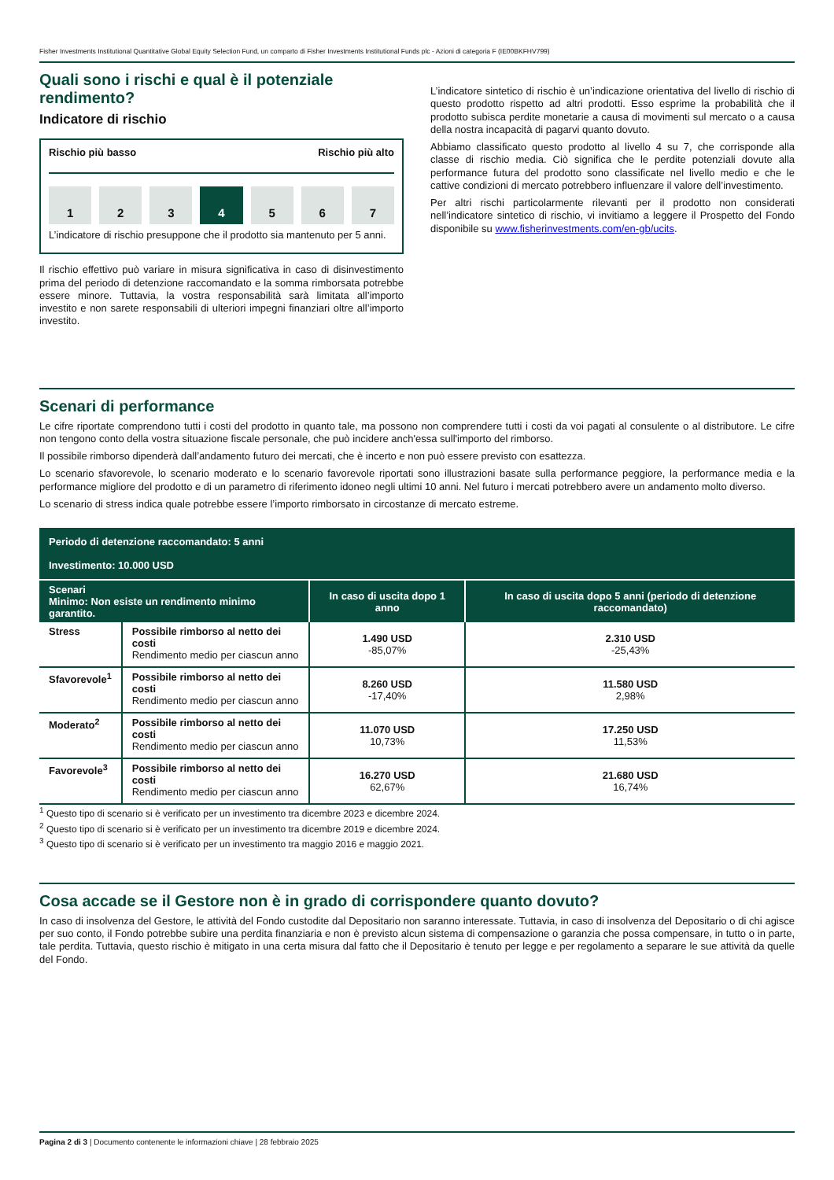Fisher Investments Institutional Quantitative Global Equity Selection Fund, un comparto di Fisher Investments Institutional Funds plc - Azioni di categoria F (IE00BKFHV799)
Quali sono i rischi e qual è il potenziale rendimento?
Indicatore di rischio
Rischio più basso Rischio più alto
1 2 3 4 5 6 7
L’indicatore di rischio presuppone che il prodotto sia mantenuto per 5 anni.
Il rischio effettivo può variare in misura significativa in caso di disinvestimento prima del periodo di detenzione raccomandato e la somma rimborsata potrebbe essere minore. Tuttavia, la vostra responsabilità sarà limitata all’importo investito e non sarete responsabili di ulteriori impegni finanziari oltre all’importo investito.
L’indicatore sintetico di rischio è un’indicazione orientativa del livello di rischio di questo prodotto rispetto ad altri prodotti. Esso esprime la probabilità che il prodotto subisca perdite monetarie a causa di movimenti sul mercato o a causa della nostra incapacità di pagarvi quanto dovuto.
Abbiamo classificato questo prodotto al livello 4 su 7, che corrisponde alla classe di rischio media. Ciò significa che le perdite potenziali dovute alla performance futura del prodotto sono classificate nel livello medio e che le cattive condizioni di mercato potrebbero influenzare il valore dell’investimento.
Per altri rischi particolarmente rilevanti per il prodotto non considerati nell’indicatore sintetico di rischio, vi invitiamo a leggere il Prospetto del Fondo disponibile su www.fisherinvestments.com/en-gb/ucits.
Scenari di performance
Le cifre riportate comprendono tutti i costi del prodotto in quanto tale, ma possono non comprendere tutti i costi da voi pagati al consulente o al distributore. Le cifre non tengono conto della vostra situazione fiscale personale, che può incidere anch'essa sull'importo del rimborso.
Il possibile rimborso dipenderà dall’andamento futuro dei mercati, che è incerto e non può essere previsto con esattezza.
Lo scenario sfavorevole, lo scenario moderato e lo scenario favorevole riportati sono illustrazioni basate sulla performance peggiore, la performance media e la performance migliore del prodotto e di un parametro di riferimento idoneo negli ultimi 10 anni. Nel futuro i mercati potrebbero avere un andamento molto diverso.
Lo scenario di stress indica quale potrebbe essere l’importo rimborsato in circostanze di mercato estreme.
| Periodo di detenzione raccomandato: 5 anni Investimento: 10.000 USD | | | |
| Scenari Minimo: Non esiste un rendimento minimo garantito. | | In caso di uscita dopo 1 anno | In caso di uscita dopo 5 anni (periodo di detenzione raccomandato) |
| Stress | Possibile rimborso al netto dei costi Rendimento medio per ciascun anno | 1.490 USD -85,07% | 2.310 USD -25,43% |
| Sfavorevole<sup>1</sup> | Possibile rimborso al netto dei costi Rendimento medio per ciascun anno | 8.260 USD -17,40% | 11.580 USD 2,98% |
| Moderato<sup>2</sup> | Possibile rimborso al netto dei costi Rendimento medio per ciascun anno | 11.070 USD 10,73% | 17.250 USD 11,53% |
| Favorevole<sup>3</sup> | Possibile rimborso al netto dei costi Rendimento medio per ciascun anno | 16.270 USD 62,67% | 21.680 USD 16,74% |
<sup>1</sup> Questo tipo di scenario si è verificato per un investimento tra dicembre 2023 e dicembre 2024.
<sup>2</sup> Questo tipo di scenario si è verificato per un investimento tra dicembre 2019 e dicembre 2024.
<sup>3</sup> Questo tipo di scenario si è verificato per un investimento tra maggio 2016 e maggio 2021.
Cosa accade se il Gestore non è in grado di corrispondere quanto dovuto?
In caso di insolvenza del Gestore, le attività del Fondo custodite dal Depositario non saranno interessate. Tuttavia, in caso di insolvenza del Depositario o di chi agisce per suo conto, il Fondo potrebbe subire una perdita finanziaria e non è previsto alcun sistema di compensazione o garanzia che possa compensare, in tutto o in parte, tale perdita. Tuttavia, questo rischio è mitigato in una certa misura dal fatto che il Depositario è tenuto per legge e per regolamento a separare le sue attività da quelle del Fondo.
Pagina 2 di 3 | Documento contenente le informazioni chiave | 28 febbraio 2025